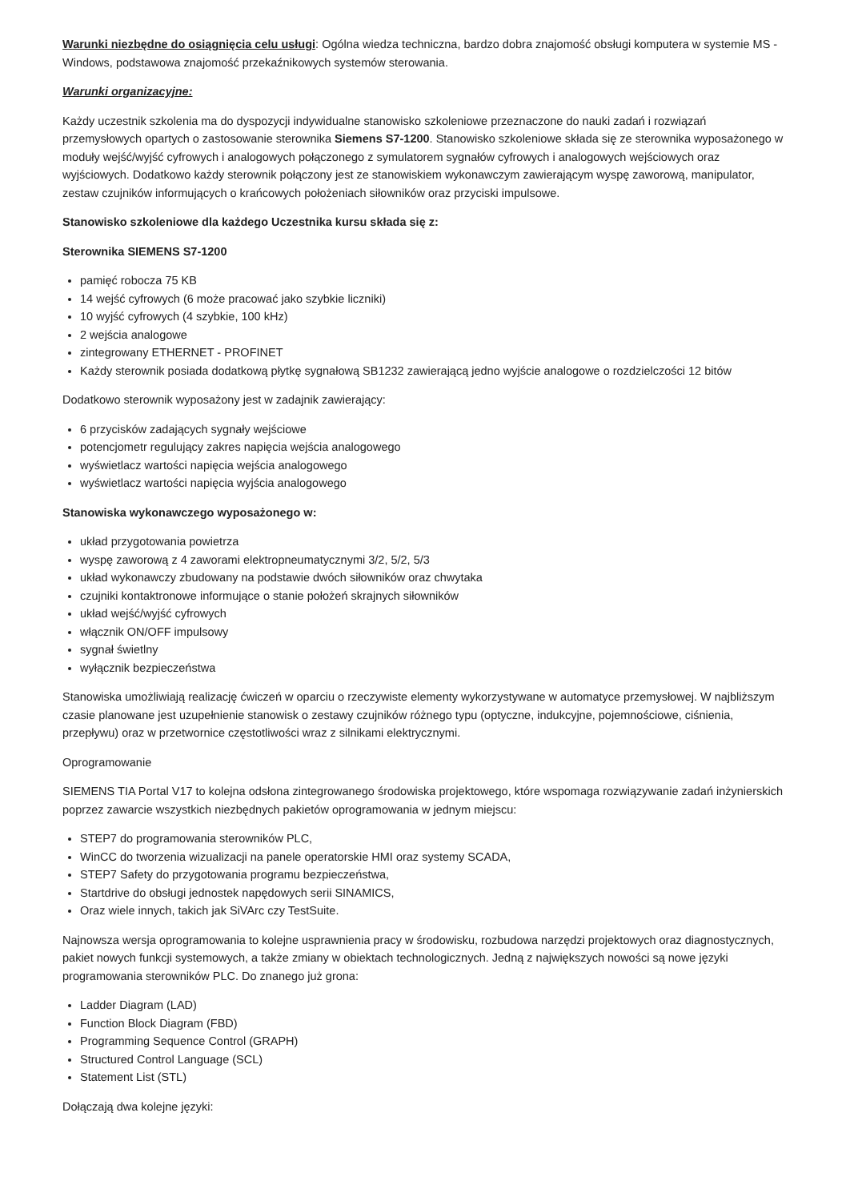Warunki niezbędne do osiągnięcia celu usługi: Ogólna wiedza techniczna, bardzo dobra znajomość obsługi komputera w systemie MS - Windows, podstawowa znajomość przekaźnikowych systemów sterowania.
Warunki organizacyjne:
Każdy uczestnik szkolenia ma do dyspozycji indywidualne stanowisko szkoleniowe przeznaczone do nauki zadań i rozwiązań przemysłowych opartych o zastosowanie sterownika Siemens S7-1200. Stanowisko szkoleniowe składa się ze sterownika wyposażonego w moduły wejść/wyjść cyfrowych i analogowych połączonego z symulatorem sygnałów cyfrowych i analogowych wejściowych oraz wyjściowych. Dodatkowo każdy sterownik połączony jest ze stanowiskiem wykonawczym zawierającym wyspę zaworową, manipulator, zestaw czujników informujących o krańcowych położeniach siłowników oraz przyciski impulsowe.
Stanowisko szkoleniowe dla każdego Uczestnika kursu składa się z:
Sterownika SIEMENS S7-1200
pamięć robocza 75 KB
14 wejść cyfrowych (6 może pracować jako szybkie liczniki)
10 wyjść cyfrowych (4 szybkie, 100 kHz)
2 wejścia analogowe
zintegrowany ETHERNET - PROFINET
Każdy sterownik posiada dodatkową płytkę sygnałową SB1232 zawierającą jedno wyjście analogowe o rozdzielczości 12 bitów
Dodatkowo sterownik wyposażony jest w zadajnik zawierający:
6 przycisków zadających sygnały wejściowe
potencjometr regulujący zakres napięcia wejścia analogowego
wyświetlacz wartości napięcia wejścia analogowego
wyświetlacz wartości napięcia wyjścia analogowego
Stanowiska wykonawczego wyposażonego w:
układ przygotowania powietrza
wyspę zaworową z 4 zaworami elektropneumatycznymi 3/2, 5/2, 5/3
układ wykonawczy zbudowany na podstawie dwóch siłowników oraz chwytaka
czujniki kontaktronowe informujące o stanie położeń skrajnych siłowników
układ wejść/wyjść cyfrowych
włącznik ON/OFF impulsowy
sygnał świetlny
wyłącznik bezpieczeństwa
Stanowiska umożliwiają realizację ćwiczeń w oparciu o rzeczywiste elementy wykorzystywane w automatyce przemysłowej. W najbliższym czasie planowane jest uzupełnienie stanowisk o zestawy czujników różnego typu (optyczne, indukcyjne, pojemnościowe, ciśnienia, przepływu) oraz w przetwornice częstotliwości wraz z silnikami elektrycznymi.
Oprogramowanie
SIEMENS TIA Portal V17 to kolejna odsłona zintegrowanego środowiska projektowego, które wspomaga rozwiązywanie zadań inżynierskich poprzez zawarcie wszystkich niezbędnych pakietów oprogramowania w jednym miejscu:
STEP7 do programowania sterowników PLC,
WinCC do tworzenia wizualizacji na panele operatorskie HMI oraz systemy SCADA,
STEP7 Safety do przygotowania programu bezpieczeństwa,
Startdrive do obsługi jednostek napędowych serii SINAMICS,
Oraz wiele innych, takich jak SiVArc czy TestSuite.
Najnowsza wersja oprogramowania to kolejne usprawnienia pracy w środowisku, rozbudowa narzędzi projektowych oraz diagnostycznych, pakiet nowych funkcji systemowych, a także zmiany w obiektach technologicznych. Jedną z największych nowości są nowe języki programowania sterowników PLC. Do znanego już grona:
Ladder Diagram (LAD)
Function Block Diagram (FBD)
Programming Sequence Control (GRAPH)
Structured Control Language (SCL)
Statement List (STL)
Dołączają dwa kolejne języki: